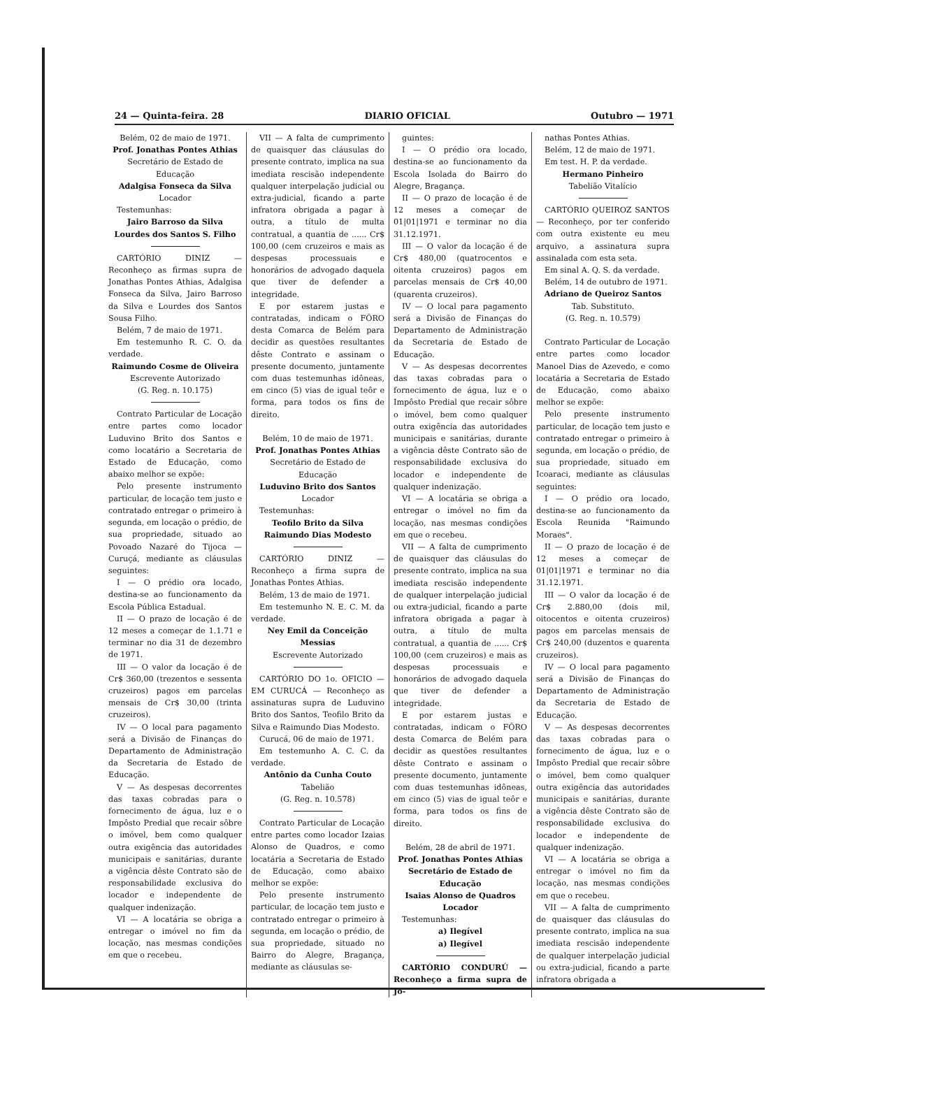24 — Quinta-feira. 28 DIARIO OFICIAL Outubro — 1971
Belém, 02 de maio de 1971.
Prof. Jonathas Pontes Athias
Secretário de Estado de Educação
Adalgisa Fonseca da Silva
Locador
Testemunhas:
Jairo Barroso da Silva
Lourdes dos Santos S. Filho
CARTÓRIO DINIZ — Reconheço as firmas supra de Jonathas Pontes Athias, Adalgisa Fonseca da Silva, Jairo Barroso da Silva e Lourdes dos Santos Sousa Filho.
Belém, 7 de maio de 1971.
Em testemunho R. C. O. da verdade.
Raimundo Cosme de Oliveira
Escrevente Autorizado
(G. Reg. n. 10.175)
Contrato Particular de Locação entre partes como locador Luduvino Brito dos Santos e como locatário a Secretaria de Estado de Educação, como abaixo melhor se expõe:
Pelo presente instrumento particular, de locação tem justo e contratado entregar o primeiro à segunda, em locação o prédio, de sua propriedade, situado ao Povoado Nazaré do Tijoca — Curuçá, mediante as cláusulas seguintes:
I — O prédio ora locado, destina-se ao funcionamento da Escola Pública Estadual.
II — O prazo de locação é de 12 meses a começar de 1.1.71 e terminar no dia 31 de dezembro de 1971.
III — O valor da locação é de Cr$ 360,00 (trezentos e sessenta cruzeiros) pagos em parcelas mensais de Cr$ 30,00 (trinta cruzeiros).
IV — O local para pagamento será a Divisão de Finanças do Departamento de Administração da Secretaria de Estado de Educação.
V — As despesas decorrentes das taxas cobradas para o fornecimento de água, luz e o Impôsto Predial que recair sôbre o imóvel, bem como qualquer outra exigência das autoridades municipais e sanitárias, durante a vigência dêste Contrato são de responsabilidade exclusiva do locador e independente de qualquer indenização.
VI — A locatária se obriga a entregar o imóvel no fim da locação, nas mesmas condições em que o recebeu.
VII — A falta de cumprimento de quaisquer das cláusulas do presente contrato, implica na sua imediata rescisão independente qualquer interpelação judicial ou extra-judicial, ficando a parte infratora obrigada a pagar à outra, a título de multa contratual, a quantia de ...... Cr$ 100,00 (cem cruzeiros e mais as despesas processuais e honorários de advogado daquela que tiver de defender a integridade.
E por estarem justas e contratadas, indicam o FÔRO desta Comarca de Belém para decidir as questões resultantes dêste Contrato e assinam o presente documento, juntamente com duas testemunhas idôneas, em cinco (5) vias de igual teôr e forma, para todos os fins de direito.
Belém, 10 de maio de 1971.
Prof. Jonathas Pontes Athias
Secretário de Estado de Educação
Luduvino Brito dos Santos
Locador
Testemunhas:
Teofilo Brito da Silva
Raimundo Dias Modesto
CARTÓRIO DINIZ — Reconheço a firma supra de Jonathas Pontes Athias.
Belém, 13 de maio de 1971.
Em testemunho N. E. C. M. da verdade.
Ney Emil da Conceição Messias
Escrevente Autorizado
CARTÓRIO DO 1o. OFICIO — EM CURUCÁ — Reconheço as assinaturas supra de Luduvino Brito dos Santos, Teofilo Brito da Silva e Raimundo Dias Modesto.
Curucá, 06 de maio de 1971.
Em testemunho A. C. C. da verdade.
Antônio da Cunha Couto
Tabelião
(G. Reg. n. 10.578)
Contrato Particular de Locação entre partes como locador Izaias Alonso de Quadros, e como locatária a Secretaria de Estado de Educação, como abaixo melhor se expõe:
Pelo presente instrumento particular, de locação tem justo e contratado entregar o primeiro à segunda, em locação o prédio, de sua propriedade, situado no Bairro do Alegre, Bragança, mediante as cláusulas se-
guintes:
I — O prédio ora locado, destina-se ao funcionamento da Escola Isolada do Bairro do Alegre, Bragança.
II — O prazo de locação é de 12 meses a começar de 01|01|1971 e terminar no dia 31.12.1971.
III — O valor da locação é de Cr$ 480,00 (quatrocentos e oitenta cruzeiros) pagos em parcelas mensais de Cr$ 40,00 (quarenta cruzeiros).
IV — O local para pagamento será a Divisão de Finanças do Departamento de Administração da Secretaria de Estado de Educação.
V — As despesas decorrentes das taxas cobradas para o fornecimento de água, luz e o Impôsto Predial que recair sôbre o imóvel, bem como qualquer outra exigência das autoridades municipais e sanitárias, durante a vigência dêste Contrato são de responsabilidade exclusiva do locador e independente de qualquer indenização.
VI — A locatária se obriga a entregar o imóvel no fim da locação, nas mesmas condições em que o recebeu.
VII — A falta de cumprimento de quaisquer das cláusulas do presente contrato, implica na sua imediata rescisão independente de qualquer interpelação judicial ou extra-judicial, ficando a parte infratora obrigada a pagar à outra, a título de multa contratual, a quantia de ...... Cr$ 100,00 (cem cruzeiros) e mais as despesas processuais e honorários de advogado daquela que tiver de defender a integridade.
E por estarem justas e contratadas, indicam o FÔRO desta Comarca de Belém para decidir as questões resultantes dêste Contrato e assinam o presente documento, juntamente com duas testemunhas idôneas, em cinco (5) vias de igual teôr e forma, para todos os fins de direito.
Belém, 28 de abril de 1971.
Prof. Jonathas Pontes Athias
Secretário de Estado de Educação
Isaias Alonso de Quadros
Locador
Testemunhas:
a) Ilegível
a) Ilegível
CARTÓRIO CONDURÚ — Reconheço a firma supra de Jo-
nathas Pontes Athias.
Belém, 12 de maio de 1971.
Em test. H. P. da verdade.
Hermano Pinheiro
Tabelião Vitalício
CARTÓRIO QUEIROZ SANTOS — Reconheço, por ter conferido com outra existente eu meu arquivo, a assinatura supra assinalada com esta seta.
Em sinal A. Q. S. da verdade.
Belém, 14 de outubro de 1971.
Adriano de Queiroz Santos
Tab. Substituto.
(G. Reg. n. 10.579)
Contrato Particular de Locação entre partes como locador Manoel Dias de Azevedo, e como locatária a Secretaria de Estado de Educação, como abaixo melhor se expõe:
Pelo presente instrumento particular, de locação tem justo e contratado entregar o primeiro à segunda, em locação o prédio, de sua propriedade, situado em Icoaraci, mediante as cláusulas seguintes:
I — O prédio ora locado, destina-se ao funcionamento da Escola Reunida "Raimundo Moraes".
II — O prazo de locação é de 12 meses a começar de 01|01|1971 e terminar no dia 31.12.1971.
III — O valor da locação é de Cr$ 2.880,00 (dois mil, oitocentos e oitenta cruzeiros) pagos em parcelas mensais de Cr$ 240,00 (duzentos e quarenta cruzeiros).
IV — O local para pagamento será a Divisão de Finanças do Departamento de Administração da Secretaria de Estado de Educação.
V — As despesas decorrentes das taxas cobradas para o fornecimento de água, luz e o Impôsto Predial que recair sôbre o imóvel, bem como qualquer outra exigência das autoridades municipais e sanitárias, durante a vigência dêste Contrato são de responsabilidade exclusiva do locador e independente de qualquer indenização.
VI — A locatária se obriga a entregar o imóvel no fim da locação, nas mesmas condições em que o recebeu.
VII — A falta de cumprimento de quaisquer das cláusulas do presente contrato, implica na sua imediata rescisão independente de qualquer interpelação judicial ou extra-judicial, ficando a parte infratora obrigada a